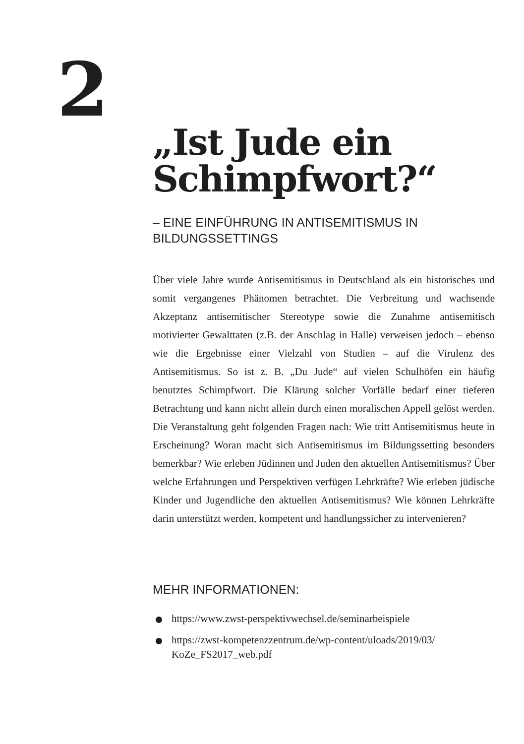2
„Ist Jude ein Schimpfwort?“
– EINE EINFÜHRUNG IN ANTISEMITISMUS IN BILDUNGSSETTINGS
Über viele Jahre wurde Antisemitismus in Deutschland als ein historisches und somit vergangenes Phänomen betrachtet. Die Verbreitung und wachsende Akzeptanz antisemitischer Stereotype sowie die Zunahme antisemitisch motivierter Gewalttaten (z.B. der Anschlag in Halle) verweisen jedoch – ebenso wie die Ergebnisse einer Vielzahl von Studien – auf die Virulenz des Antisemitismus. So ist z. B. „Du Jude“ auf vielen Schulhöfen ein häufig benutztes Schimpfwort. Die Klärung solcher Vorfälle bedarf einer tieferen Betrachtung und kann nicht allein durch einen moralischen Appell gelöst werden. Die Veranstaltung geht folgenden Fragen nach: Wie tritt Antisemitismus heute in Erscheinung? Woran macht sich Antisemitismus im Bildungssetting besonders bemerkbar? Wie erleben Jüdinnen und Juden den aktuellen Antisemitismus? Über welche Erfahrungen und Perspektiven verfügen Lehrkräfte? Wie erleben jüdische Kinder und Jugendliche den aktuellen Antisemitismus? Wie können Lehrkräfte darin unterstützt werden, kompetent und handlungssicher zu intervenieren?
MEHR INFORMATIONEN:
https://www.zwst-perspektivwechsel.de/seminarbeispiele
https://zwst-kompetenzzentrum.de/wp-content/uloads/2019/03/ KoZe_FS2017_web.pdf